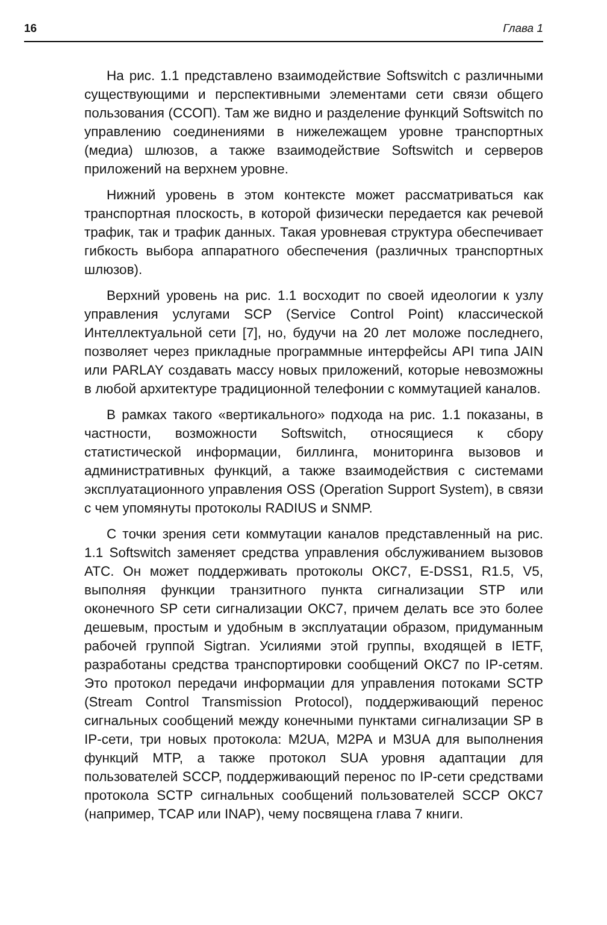16 Глава 1
На рис. 1.1 представлено взаимодействие Softswitch с различными существующими и перспективными элементами сети связи общего пользования (ССОП). Там же видно и разделение функций Softswitch по управлению соединениями в нижележащем уровне транспортных (медиа) шлюзов, а также взаимодействие Softswitch и серверов приложений на верхнем уровне.
Нижний уровень в этом контексте может рассматриваться как транспортная плоскость, в которой физически передается как речевой трафик, так и трафик данных. Такая уровневая структура обеспечивает гибкость выбора аппаратного обеспечения (различных транспортных шлюзов).
Верхний уровень на рис. 1.1 восходит по своей идеологии к узлу управления услугами SCP (Service Control Point) классической Интеллектуальной сети [7], но, будучи на 20 лет моложе последнего, позволяет через прикладные программные интерфейсы API типа JAIN или PARLAY создавать массу новых приложений, которые невозможны в любой архитектуре традиционной телефонии с коммутацией каналов.
В рамках такого «вертикального» подхода на рис. 1.1 показаны, в частности, возможности Softswitch, относящиеся к сбору статистической информации, биллинга, мониторинга вызовов и административных функций, а также взаимодействия с системами эксплуатационного управления OSS (Operation Support System), в связи с чем упомянуты протоколы RADIUS и SNMP.
С точки зрения сети коммутации каналов представленный на рис. 1.1 Softswitch заменяет средства управления обслуживанием вызовов АТС. Он может поддерживать протоколы ОКС7, E-DSS1, R1.5, V5, выполняя функции транзитного пункта сигнализации STP или оконечного SP сети сигнализации ОКС7, причем делать все это более дешевым, простым и удобным в эксплуатации образом, придуманным рабочей группой Sigtran. Усилиями этой группы, входящей в IETF, разработаны средства транспортировки сообщений ОКС7 по IP-сетям. Это протокол передачи информации для управления потоками SCTP (Stream Control Transmission Protocol), поддерживающий перенос сигнальных сообщений между конечными пунктами сигнализации SP в IP-сети, три новых протокола: M2UA, M2PA и M3UA для выполнения функций MTP, а также протокол SUA уровня адаптации для пользователей SCCP, поддерживающий перенос по IP-сети средствами протокола SCTP сигнальных сообщений пользователей SCCP ОКС7 (например, TCAP или INAP), чему посвящена глава 7 книги.